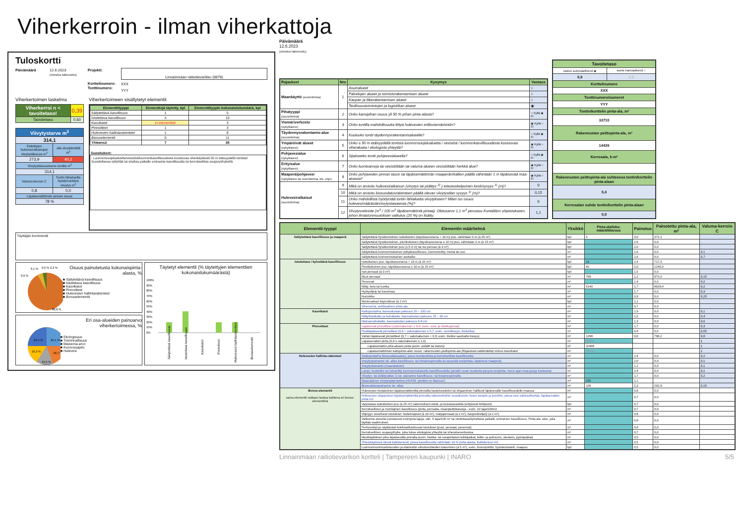Viherkerroin - ilman viherkattoja
Tuloskortti
Päivämäärä 12.6.2023
(viimeksi tallennettu)
Projekti:
Korttelinumero:
Tonttinumero:
Linnainmaan raitiotievarikko (8876)
XXX
YYY
Viherkertoimen laskelma
| Viherkerroi n < tavoitetaso! | 0,39 |
| Tavoitetaso | 0,60 |
| Viivytystarve m<sup>3</sup> | |
| 314,1 | |
| Esitettyjen hulevesiratkaisujen viivytystilavuus m<sup>3</sup> | Jää viivyttämättä m<sup>3</sup> |
| 273,9 | 40,2 |
| Viivytystilavuustarve tontilla m<sup>3</sup> | |
| 314,1 | |
| Valuma kerroin C | Tontin lähialueilla hyödynnettävä viivytys m<sup>3</sup> |
| 0,8 | 0,0 |
| Läpäisemättömän pinnan osuus | |
| 78 % | |
Viherkertoimeen sisällytetyt elementit
| Elementtityyppi | Elementtejä täytetty, kpl | Elementtityypin kokonaislukumäärä, kpl |
| --- | --- | --- |
| Säilytettävä kasvillisuus | 1 | 5 |
| Istutettava kasvillisuus | 4 | 10 |
| Kasvikatot | ei elementtiä! | 3 |
| Pinnoitteet | 1 | 3 |
| Hulevesien hallintarakenteet | 1 | 6 |
| Bonuselementit | 0 | 11 |
| Yhteensä | 7 | 38 |
Suositukset:
- Luonnonsuojelualuetta/vesistöä/luonnonkasvillisuudesta koostuvaa viherkäytävää 50 m etäisyydellä tontista! Suositeltavaa säilyttää tai istuttaa paikalle ominaista kasvillisuutta tai kerroksellista suojavyöhykettä
Täyttäjän kommentit
0,0 %
6,1 %
0,0 % 2,2 %
88,8 %
Osuus painotetusta kokonaispinta-alasta, %
■ Säilytettävä kasvillisuus
■ Istutettava kasvillisuus
■ Kasvikatot
■ Pinnoitteet
■ Hulevesien hallintarakenteet
■ Bonuselementit
24,4 %
25,1 %
16,3 %
18,7 %
15,5 %
Eri osa-alueiden painoarvo viherkertoimessa, %
■ Ekologisuus
■ Toiminnallisuus
■ Maisema-arvo
■ Kunnossapito
■ Hulevesi
Täytetyt elementit (% täytettyjen elementtien kokonaislukumäärästä)
100%
90%
80%
70%
60%
50%
40%
30%
20%
10%
0%
Säilytettävä kasvillisuus
Istutettava kasvillisuus
Kasvikatot
Pinnoitteet
Hulevesien hallintarakenteet
Bonuselementit
Päivämäärä
12.6.2023
(viimeksi tallennettu)
| Rajaukset | Nro | Kysymys | Vastaus |
| --- | --- | --- | --- |
| Maankäyttö (suunnitelma) | 1 | Asuinalueet | ○ |
| | | Palvelujen alueet ja toimistorakentamisen alueet | ○ |
| | | Kaupan ja liikerakentamisen alueet | ○ |
| | | Teollisuustoimintojen ja logistiikan alueet | ◉ |
| Pihatyyppi (suunnitelma) | 2 | Onko kansipihan osuus yli 50 % pihan pinta-alasta? | ○ Kyllä ◉ Ei |
| Viemäriverkosto (nykytilanne) | 3 | Onko tontilla mahdollisuutta liittyä hulevesien erillisviemäröintiin? | ◉ Kyllä ○ Ei |
| Täydennysrakentamis-alue (suunnitelma) | 4 | Kuuluuko tontti täydennysrakentamisalueelle? | ○ Kyllä ◉ Ei |
| Ympäröivät alueet (nykytilanne) | 5 | Onko ≤ 50 m etäisyydellä tontista luonnonsuojelualuetta / vesistöä / luonnonkasvillisuudesta koostuvaa viheralueta / ekologista yhteyttä? | ◉ Kyllä ○ Ei |
| Pohjavesialue (nykytilanne) | 6 | Sijaitseeko tontti pohjavesialueella? | ○ Kyllä ◉ Ei |
| Erityisalue (nykytilanne) | 7 | Onko luontoarvoja tai vesistöltään tai valuma-alueen vesistöltään herkkä alue? | ◉ Kyllä ○ Ei |
| Maaperä/pohjavesi (nykytilanne tai suunnitelma, kts. ohje) | 8 | Onko pohjaveden pinnan tason tai läpäisemättömän maaperän/kallion päällä vähintään 1 m läpäisevää maa-ainesta? | ◉ Kyllä ○ Ei |
| Hulevesiratkaisut (suunnitelma) | 9 | Mikä on arvioitu hulevesiratkaisun (viivytys tai pidätys <sup>2)</sup> ) toteutuskelpoinen keskisyvyys <sup>1)</sup> (m)? | 0 |
| | 10 | Mikä on arvioitu biosuodatusrakenteen päällä olevan viivytystilan syvyys <sup>1)</sup> (m)? | 0,15 |
| | 11 | Onko mahdollista hyödyntää tontin lähialueita viivytykseen? Miten iso osuus hulevesimäärästä/viivytystarpeesta (%)? | 0 |
| | 12 | Viivytysvelvoite (m<sup>3</sup> / 100 m<sup>2</sup> läpäisemätöntä pintaa). Oletusarvo 1,1 m<sup>3</sup> perustuu Kuntaliiton ohjeistukseen, johon ilmastonmuutoksen vaikutus (20 %) on lisätty. | 1,1 |
| Tavoitetaso | |
| --- | --- |
| laskee automaattisesti ◉ | aseta manuaalisesti ○ |
| 0,6 | 0,8 |
| Korttelinumero | |
| XXX | |
| Tonttinumero/numerot | |
| YYY | |
| Tontin/korttelin pinta-ala, m² | |
| 33710 | |
| Rakennusten peittopinta-ala, m² | |
| 14439 | |
| Kerrosala, k-m² | |
| Rakennusten peittopinta-ala suhteessa tontin/korttelin pinta-alaan | |
| 0,4 | |
| Kerrosalan suhde tontin/korttelin pinta-alaan | |
| 0,0 | |
| Elementti-tyyppi | Elementin määritelmä | Yksikkö | Pinta-ala/luku-määrä/tilavuus | Painotus | Painotettu pinta-ala, m² | Valuma-kerroin C |
| --- | --- | --- | --- | --- | --- | --- |
| Säilytettävä kasvillisuus ja maaperä | Säilytettävä hyväkuntoinen isokokoinen (täysikasvuisena > 10 m) puu, vähintään 3 m (à 25 m²) | kpl | 5 | 3,0 | 371,1 | |
| | Säilytettävä hyväkuntoinen, pienikokoinen (täysikasvuisena ≤ 10 m) puu, vähintään 3 m (à 15 m²) | kpl | | 2,6 | 0,0 | |
| | Säilytettävä hyväkuntoinen puu (1,5-3 m) tai iso pensas (à 3 m²) | kpl | | 2,0 | 0,0 | |
| | Säilytettävä luonnonmukainen pohjakasvillisuus, luonnonniitty, metsä tai suo | m² | | 1,9 | 0,0 | 0,1 |
| | Säilytettävä luonnonmukainen avokallio | m² | | 1,6 | 0,0 | 0,7 |
| Istutettava / kylvettävä kasvillisuus | Isokokoinen puu, täysikasvuisena > 10 m (à 25 m²) | kpl | 12 | 2,4 | 717,5 | |
| | Pienikokoinen puu, täysikasvuisena ≤ 10 m (à 15 m²) | kpl | 42 | 2,0 | 1240,5 | |
| | Isot pensaat (à 3 m²) | kpl | | 1,5 | 0,0 | |
| | Muut pensaat | m² | 799 | 1,2 | 972,0 | 0,15 |
| | Perennat | m² | | 1,4 | 0,0 | 0,2 |
| | Niitty, keto tai kuntta | m² | 5140 | 1,7 | 8629,4 | 0,2 |
| | Hyötyviljely tai kasvimaa | m² | | 1,7 | 0,0 | 0,3 |
| | Nurmikko | m² | | 0,9 | 0,0 | 0,25 |
| | Monivuotiset köynnökset (à 2 m²) | kpl | | 1,1 | 0,0 | |
| | Viherseinä, vertikaalinen pinta-ala | m² | | 0,7 | 0,0 | |
| Kasvikatot | Kattopuutarha, kasvualustan paksuus 20 – 100 cm | m² | | 1,9 | 0,0 | 0,1 |
| | Niitty/ketokatto ja heinäkatto, kasvualustan paksuus 15 – 30 cm | m² | | 1,5 | 0,0 | 0,4 |
| | Maksaruohokatto, kasvualustan paksuus 6-8 cm | m² | | 1,3 | 0,0 | 0,6 |
| Pinnoitteet | Läpäisevät pinnoitteet (valumakerroin ≤ 0,4; esim. sora- ja hiekkapinnat) | m² | | 1,7 | 0,0 | 0,3 |
| | Puoliläpäisevät pinnoitteet (0,4 < valumakerroin ≤ 0,7; esim. nurmikiveys, kivituhka) | m² | | 0,9 | 0,0 | 0,55 |
| | Vähän läpäisevät pinnoitteet (0,7 < valumakerroin < 0,9; esim. tiiviiksi saumattu kiveys) | m² | 1298 | 0,6 | 796,2 | 0,8 |
| | Läpäisemätön pinta (0,9 ≤ valumakerroin ≤ 1,0) | m² | 26347 | | | 1 |
| | Läpäisemätön piha-alueen pinta (esim. asfaltti tai betoni) | m² | 11908 | | | 1 |
| | Läpäisemättömän kattopinta-alan osuus: rakennusten peittopinta-ala (Rajaukset-välilehdeltä) miinus kasvikatot | m² | 14439 | | | 1 |
| Hulevesien hallinta-rakenteet | Sadepuutarha (biosuodatusalue), jossa monipuolista ja kerroksellista kasvillisuutta | m² | | 2,4 | 0,0 | 0,2 |
| | Imeytyspainanne tai -allas kasvillisuus- tai kiviainespinnalla (ei pysyvää vesipintaa, läpäisevä maaperä) | m² | | 2,0 | 0,0 | 0,1 |
| | Imeytyskaivanto (maanalainen) | m² | | 1,1 | 0,0 | 0,1 |
| | Lampi, kosteikko tai tulvaniitty luonnonmukaisella kasvillisuudella (ainakin osan vuodesta pysyvä vesipinta; muun ajan maa pysyy kosteana) | m² | | 2,4 | 0,0 | 0,1 |
| | Viivytys- tai pidätysallas 1) tai -painanne kasvillisuus- tai kiviainespinnalla | m² | | 1,7 | 0,0 | 0,2 |
| | Maanalainen viivytysjärjestelmä (HUOM. yksikkö on tilavuus!) | m³ | 255 | 1,1 | | |
| | Biosuodatuspainanne tai -allas | m² | 126 | 2,3 | 292,9 | 0,15 |
| Bonus-elementit sama elementti voidaan laskea kahtena eri bonus-elementtinä | Hulevesien kerääminen läpäisemättömiltä pinnoilta kasteluvedeksi tai ohjaaminen hallitusti läpäisevälle kasvillisuudelle maassa | m² | | 0,6 | 0,0 | |
| | Hulevesien ohjaaminen läpäisemättömiltä pinnoilta rakennettuihin vesiaiheisiin, kuten lampiin ja puroihin, joissa vesi vaihtuu/kiertää, läpäisemätön pinta m2 | m² | | 0,7 | 0,0 | |
| | Varjostava isokokoinen puu (à 25 m²) rakennuksen etelä- ja lounaispuolella (erityisesti lehtipuut) | kpl | | 0,7 | 0,0 | |
| | Kerroksellinen ja monilajinen kasvillisuus (puita, pensaita, maanpeittokasveja - esim. 10 lajia/100m2 | m² | | 0,7 | 0,0 | |
| | Viljelyyn soveltuvat istutukset: hedelmäpuut (à 10 m²), marjapensaat (à 2 m²), kaupunkiviljely (à 2 m²) | m² | | 0,8 | 0,0 | |
| | Valikoima alueella luontaisesti esiintyviä lajeja, väh. 5 lajia/100 m² tai istutettava/kylvettävä paikalle ominainen kasvillisuus, Pinta-ala: alue, joka täyttää vaatimukset. | m² | | 0,8 | 0,0 | |
| | Perhosniityt ja näyttävästi kukkivat/tuoksuvat istutukset (puut, pensaat, perennat) | m² | | 0,6 | 0,0 | |
| | Kerroksellinen suojavyöhyke, joka tukee ekologista yhteyttä tai viheralueverkostoa | m² | | 0,7 | 0,0 | |
| | Monikäyttöinen piha läpäisevällä pinnalla (esim. hiekka- tai sorapintaiset leikkipaikat, leikki- ja pelinurmi, oleskelu, pyöräpaikat) | m² | | 0,5 | 0,0 | |
| | Yhteiskäytössä olevat kattoterassit, joissa kasvillisuutta vähintään 10 % pinta-alasta. Kattoterassi m2. | m² | | 0,5 | 0,0 | |
| | Luonnonmonimuotoisuuden ja eläimistön elinolosuhteiden tukeminen (à 5 m²), esim. linnunpönttö, hyönteishotelli, maapuu | kpl | | 0,5 | 0,0 | |
Linnainmaan raitiotievarikon kortteli | Tampereen kaupunki | INARO 5/5